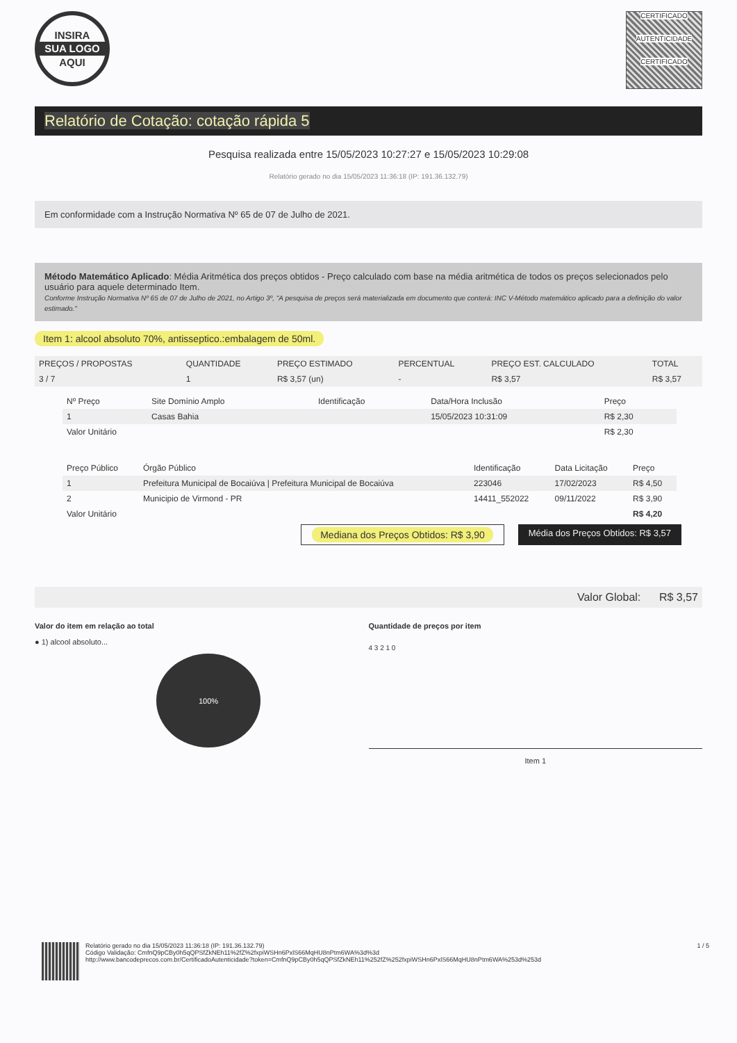INSIRA
SUA LOGO
AQUI
CERTIFICADO
AUTENTICIDADE
CERTIFICADO
Relatório de Cotação: cotação rápida 5
Pesquisa realizada entre 15/05/2023 10:27:27 e 15/05/2023 10:29:08
Relatório gerado no dia 15/05/2023 11:36:18 (IP: 191.36.132.79)
Em conformidade com a Instrução Normativa Nº 65 de 07 de Julho de 2021.
Método Matemático Aplicado: Média Aritmética dos preços obtidos - Preço calculado com base na média aritmética de todos os preços selecionados pelo usuário para aquele determinado Item.
Conforme Instrução Normativa Nº 65 de 07 de Julho de 2021, no Artigo 3º, "A pesquisa de preços será materializada em documento que conterá: INC V-Método matemático aplicado para a definição do valor estimado."
Item 1: alcool absoluto 70%, antisseptico.:embalagem de 50ml.
| PREÇOS / PROPOSTAS | QUANTIDADE | PREÇO ESTIMADO | PERCENTUAL | PREÇO EST. CALCULADO | TOTAL |
| --- | --- | --- | --- | --- | --- |
| 3 / 7 | 1 | R$ 3,57 (un) | - | R$ 3,57 | R$ 3,57 |
| Nº Preço | Site Domínio Amplo | Identificação | Data/Hora Inclusão | Preço |
| --- | --- | --- | --- | --- |
| 1 | Casas Bahia | | 15/05/2023 10:31:09 | R$ 2,30 |
| Valor Unitário | | | | R$ 2,30 |
| Preço Público | Órgão Público | Identificação | Data Licitação | Preço |
| --- | --- | --- | --- | --- |
| 1 | Prefeitura Municipal de Bocaiúva / Prefeitura Municipal de Bocaiúva | 223046 | 17/02/2023 | R$ 4,50 |
| 2 | Municipio de Virmond - PR | 14411_552022 | 09/11/2022 | R$ 3,90 |
| Valor Unitário | | | | R$ 4,20 |
Mediana dos Preços Obtidos: R$ 3,90 Média dos Preços Obtidos: R$ 3,57
Valor Global: R$ 3,57
Valor do item em relação ao total
● 1) alcool absoluto...
100%
Quantidade de preços por item
4 3 2 1 0
Item 1
Relatório gerado no dia 15/05/2023 11:36:18 (IP: 191.36.132.79)
Código Validação: CmfnQ9pCBy0h5qQPSfZkNEh11%2fZ%2fxpiWSHn6PxlS66MqHU8nPtm6WA%3d%3d
http://www.bancodeprecos.com.br/CertificadoAutenticidade?token=CmfnQ9pCBy0h5qQPSfZkNEh11%252fZ%252fxpiWSHn6PxlS66MqHU8nPtm6WA%253d%253d
1 / 5